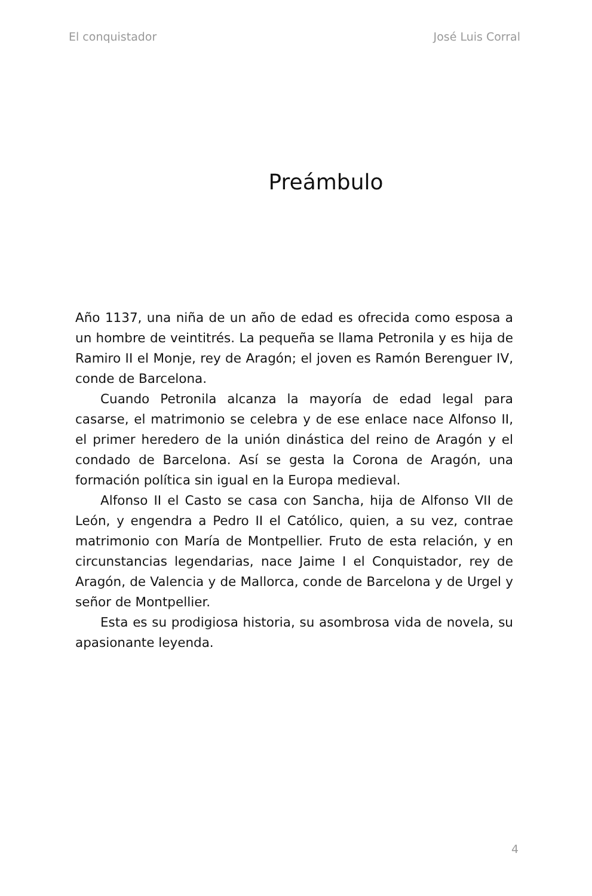El conquistador José Luis Corral
Preámbulo
Año 1137, una niña de un año de edad es ofrecida como esposa a un hombre de veintitrés. La pequeña se llama Petronila y es hija de Ramiro II el Monje, rey de Aragón; el joven es Ramón Berenguer IV, conde de Barcelona.
Cuando Petronila alcanza la mayoría de edad legal para casarse, el matrimonio se celebra y de ese enlace nace Alfonso II, el primer heredero de la unión dinástica del reino de Aragón y el condado de Barcelona. Así se gesta la Corona de Aragón, una formación política sin igual en la Europa medieval.
Alfonso II el Casto se casa con Sancha, hija de Alfonso VII de León, y engendra a Pedro II el Católico, quien, a su vez, contrae matrimonio con María de Montpellier. Fruto de esta relación, y en circunstancias legendarias, nace Jaime I el Conquistador, rey de Aragón, de Valencia y de Mallorca, conde de Barcelona y de Urgel y señor de Montpellier.
Esta es su prodigiosa historia, su asombrosa vida de novela, su apasionante leyenda.
4